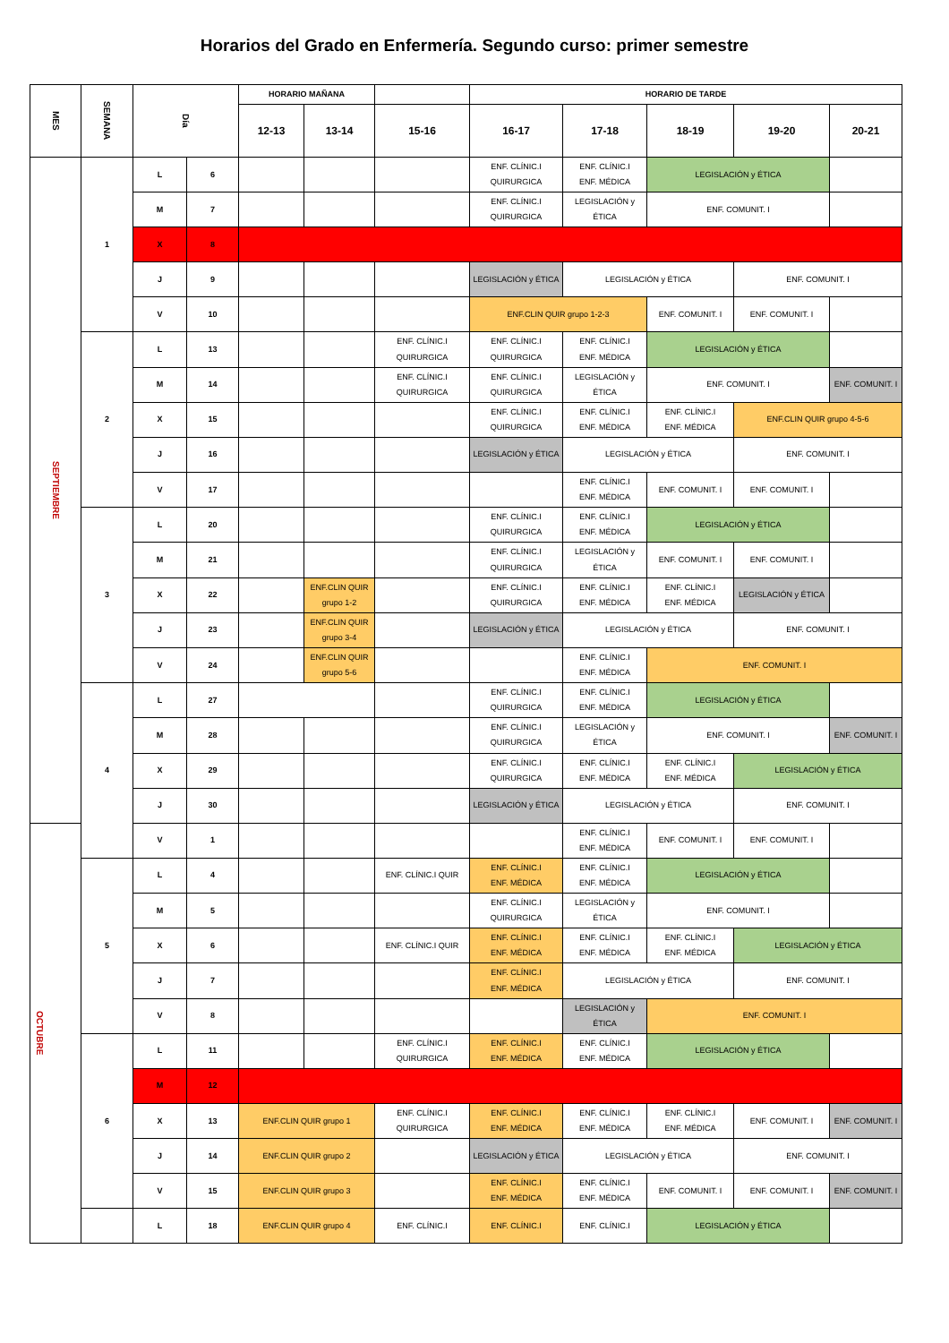Horarios del Grado en Enfermería. Segundo curso: primer semestre
| MES | SEMANA | Día | | HORARIO MAÑANA | | | HORARIO DE TARDE | | | | |
| --- | --- | --- | --- | --- | --- | --- | --- | --- | --- | --- | --- |
| | | | | 12-13 | 13-14 | 15-16 | 16-17 | 17-18 | 18-19 | 19-20 | 20-21 |
| SEPTIEMBRE | 1 | L | 6 | | | | ENF. CLÍNIC.I QUIRURGICA | ENF. CLÍNIC.I ENF. MÉDICA | LEGISLACIÓN y ÉTICA | | |
| | | M | 7 | | | | ENF. CLÍNIC.I QUIRURGICA | LEGISLACIÓN y ÉTICA | ENF. COMUNIT. I | | |
| | | X | 8 | | | | | | | | |
| | | J | 9 | | | | LEGISLACIÓN y ÉTICA | LEGISLACIÓN y ÉTICA | | ENF. COMUNIT. I | |
| | | V | 10 | | | | ENF.CLIN QUIR grupo 1-2-3 | | ENF. COMUNIT. I | ENF. COMUNIT. I | |
| | 2 | L | 13 | | | ENF. CLÍNIC.I QUIRURGICA | ENF. CLÍNIC.I QUIRURGICA | ENF. CLÍNIC.I ENF. MÉDICA | LEGISLACIÓN y ÉTICA | | |
| | | M | 14 | | | ENF. CLÍNIC.I QUIRURGICA | ENF. CLÍNIC.I QUIRURGICA | LEGISLACIÓN y ÉTICA | ENF. COMUNIT. I | | ENF. COMUNIT. I |
| | | X | 15 | | | | ENF. CLÍNIC.I QUIRURGICA | ENF. CLÍNIC.I ENF. MÉDICA | ENF. CLÍNIC.I ENF. MÉDICA | ENF.CLIN QUIR grupo 4-5-6 | |
| | | J | 16 | | | | LEGISLACIÓN y ÉTICA | LEGISLACIÓN y ÉTICA | | ENF. COMUNIT. I | |
| | | V | 17 | | | | | ENF. CLÍNIC.I ENF. MÉDICA | ENF. COMUNIT. I | ENF. COMUNIT. I | |
| | 3 | L | 20 | | | | ENF. CLÍNIC.I QUIRURGICA | ENF. CLÍNIC.I ENF. MÉDICA | LEGISLACIÓN y ÉTICA | | |
| | | M | 21 | | | | ENF. CLÍNIC.I QUIRURGICA | LEGISLACIÓN y ÉTICA | ENF. COMUNIT. I | ENF. COMUNIT. I | |
| | | X | 22 | | ENF.CLIN QUIR grupo 1-2 | | ENF. CLÍNIC.I QUIRURGICA | ENF. CLÍNIC.I ENF. MÉDICA | ENF. CLÍNIC.I ENF. MÉDICA | LEGISLACIÓN y ÉTICA | |
| | | J | 23 | | ENF.CLIN QUIR grupo 3-4 | | LEGISLACIÓN y ÉTICA | LEGISLACIÓN y ÉTICA | | ENF. COMUNIT. I | |
| | | V | 24 | | ENF.CLIN QUIR grupo 5-6 | | | ENF. CLÍNIC.I ENF. MÉDICA | ENF. COMUNIT. I | | |
| | 4 | L | 27 | | | | ENF. CLÍNIC.I QUIRURGICA | ENF. CLÍNIC.I ENF. MÉDICA | LEGISLACIÓN y ÉTICA | | |
| | | M | 28 | | | | ENF. CLÍNIC.I QUIRURGICA | LEGISLACIÓN y ÉTICA | ENF. COMUNIT. I | | ENF. COMUNIT. I |
| | | X | 29 | | | | ENF. CLÍNIC.I QUIRURGICA | ENF. CLÍNIC.I ENF. MÉDICA | ENF. CLÍNIC.I ENF. MÉDICA | LEGISLACIÓN y ÉTICA | |
| | | J | 30 | | | | LEGISLACIÓN y ÉTICA | LEGISLACIÓN y ÉTICA | | ENF. COMUNIT. I | |
| OCTUBRE | | V | 1 | | | | | ENF. CLÍNIC.I ENF. MÉDICA | ENF. COMUNIT. I | ENF. COMUNIT. I | |
| | 5 | L | 4 | | | ENF. CLÍNIC.I QUIR | ENF. CLÍNIC.I ENF. MÉDICA | ENF. CLÍNIC.I ENF. MÉDICA | LEGISLACIÓN y ÉTICA | | |
| | | M | 5 | | | | ENF. CLÍNIC.I QUIRURGICA | LEGISLACIÓN y ÉTICA | ENF. COMUNIT. I | | |
| | | X | 6 | | | ENF. CLÍNIC.I QUIR | ENF. CLÍNIC.I ENF. MÉDICA | ENF. CLÍNIC.I ENF. MÉDICA | ENF. CLÍNIC.I ENF. MÉDICA | LEGISLACIÓN y ÉTICA | |
| | | J | 7 | | | | ENF. CLÍNIC.I ENF. MÉDICA | LEGISLACIÓN y ÉTICA | | ENF. COMUNIT. I | |
| | | V | 8 | | | | | LEGISLACIÓN y ÉTICA | ENF. COMUNIT. I | | |
| | 6 | L | 11 | | | ENF. CLÍNIC.I QUIRURGICA | ENF. CLÍNIC.I ENF. MÉDICA | ENF. CLÍNIC.I ENF. MÉDICA | LEGISLACIÓN y ÉTICA | | |
| | | M | 12 | | | | | | | | |
| | | X | 13 | ENF.CLIN QUIR grupo 1 | | ENF. CLÍNIC.I QUIRURGICA | ENF. CLÍNIC.I ENF. MÉDICA | ENF. CLÍNIC.I ENF. MÉDICA | ENF. CLÍNIC.I ENF. MÉDICA | ENF. COMUNIT. I | ENF. COMUNIT. I |
| | | J | 14 | ENF.CLIN QUIR grupo 2 | | | LEGISLACIÓN y ÉTICA | LEGISLACIÓN y ÉTICA | | ENF. COMUNIT. I | |
| | | V | 15 | ENF.CLIN QUIR grupo 3 | | | ENF. CLÍNIC.I ENF. MÉDICA | ENF. CLÍNIC.I ENF. MÉDICA | ENF. COMUNIT. I | ENF. COMUNIT. I | ENF. COMUNIT. I |
| | | L | 18 | ENF.CLIN QUIR grupo 4 | | ENF. CLÍNIC.I | ENF. CLÍNIC.I | ENF. CLÍNIC.I | LEGISLACIÓN y ÉTICA | | |